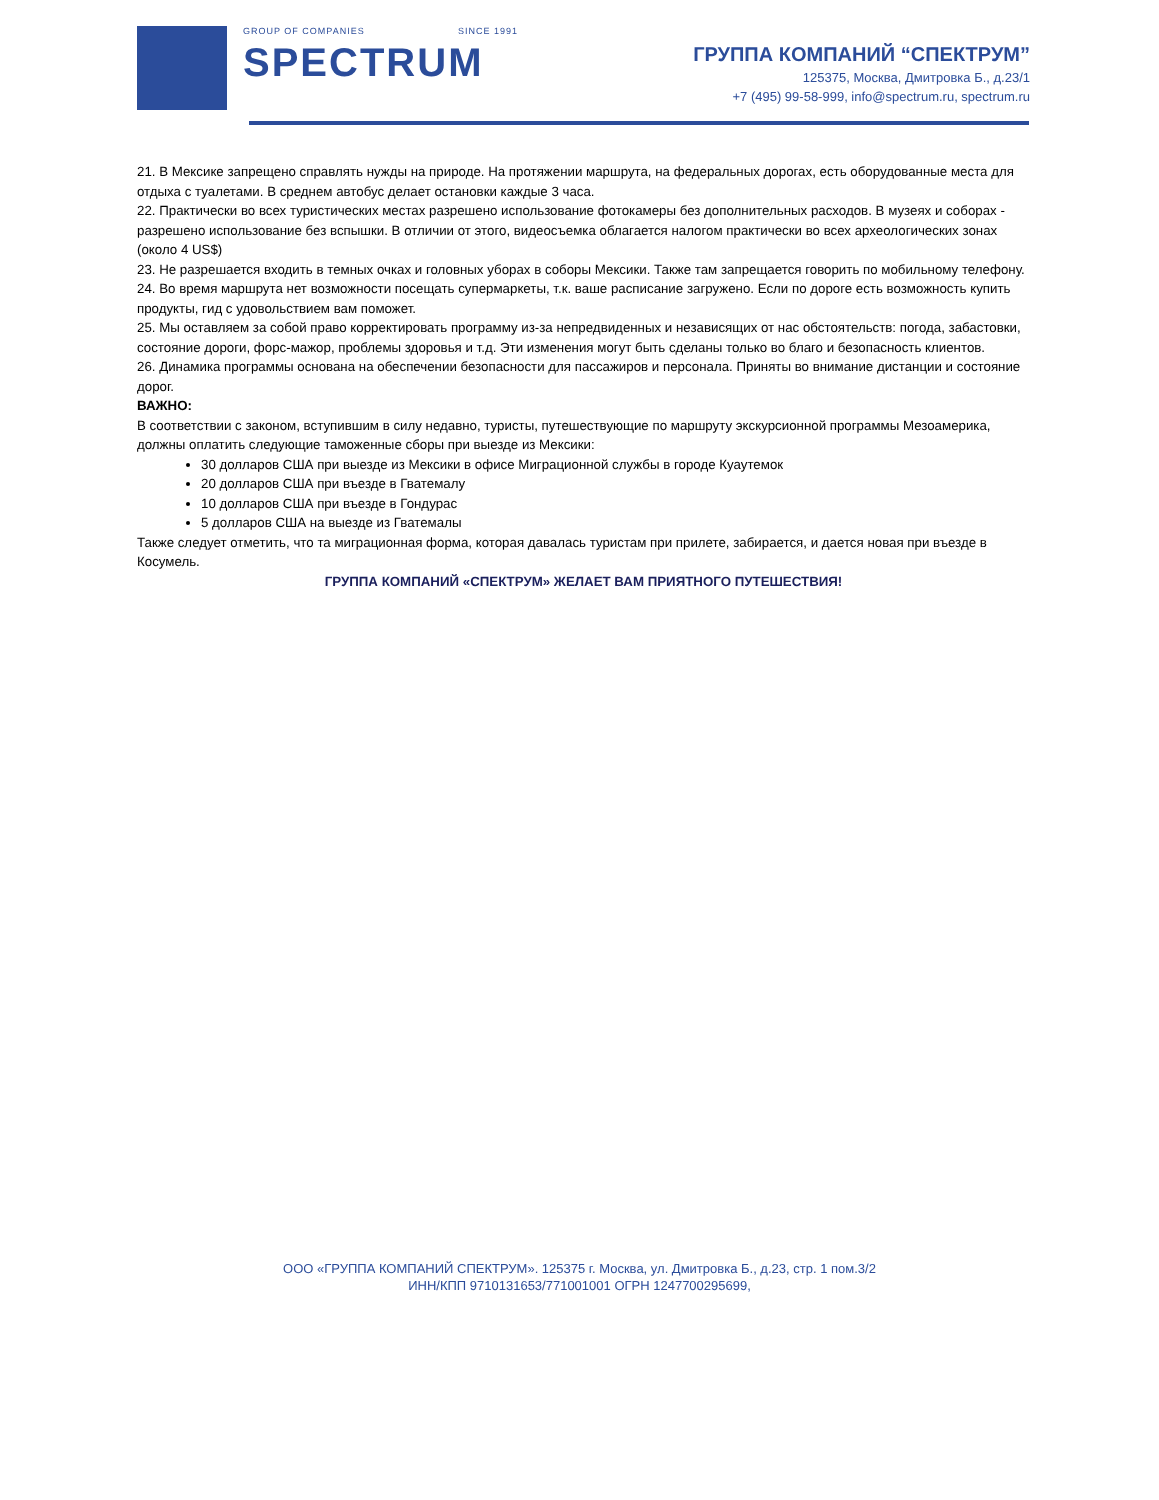GROUP OF COMPANIES SINCE 1991
SPECTRUM
ГРУППА КОМПАНИЙ “СПЕКТРУМ”
125375, Москва, Дмитровка Б., д.23/1
+7 (495) 99-58-999, info@spectrum.ru, spectrum.ru
21. В Мексике запрещено справлять нужды на природе. На протяжении маршрута, на федеральных дорогах, есть оборудованные места для отдыха с туалетами. В среднем автобус делает остановки каждые 3 часа.
22. Практически во всех туристических местах разрешено использование фотокамеры без дополнительных расходов. В музеях и соборах - разрешено использование без вспышки. В отличии от этого, видеосъемка облагается налогом практически во всех археологических зонах (около 4 US$)
23. Не разрешается входить в темных очках и головных уборах в соборы Мексики. Также там запрещается говорить по мобильному телефону.
24. Во время маршрута нет возможности посещать супермаркеты, т.к. ваше расписание загружено. Если по дороге есть возможность купить продукты, гид с удовольствием вам поможет.
25. Мы оставляем за собой право корректировать программу из-за непредвиденных и независящих от нас обстоятельств: погода, забастовки, состояние дороги, форс-мажор, проблемы здоровья и т.д. Эти изменения могут быть сделаны только во благо и безопасность клиентов.
26. Динамика программы основана на обеспечении безопасности для пассажиров и персонала. Приняты во внимание дистанции и состояние дорог.
ВАЖНО:
В соответствии с законом, вступившим в силу недавно, туристы, путешествующие по маршруту экскурсионной программы Мезоамерика, должны оплатить следующие таможенные сборы при выезде из Мексики:
30 долларов США при выезде из Мексики в офисе Миграционной службы в городе Куаутемок
20 долларов США при въезде в Гватемалу
10 долларов США при въезде в Гондурас
5 долларов США на выезде из Гватемалы
Также следует отметить, что та миграционная форма, которая давалась туристам при прилете, забирается, и дается новая при въезде в Косумель.
ГРУППА КОМПАНИЙ «СПЕКТРУМ» ЖЕЛАЕТ ВАМ ПРИЯТНОГО ПУТЕШЕСТВИЯ!
ООО «ГРУППА КОМПАНИЙ СПЕКТРУМ». 125375 г. Москва, ул. Дмитровка Б., д.23, стр. 1 пом.3/2
ИНН/КПП 9710131653/771001001 ОГРН 1247700295699,